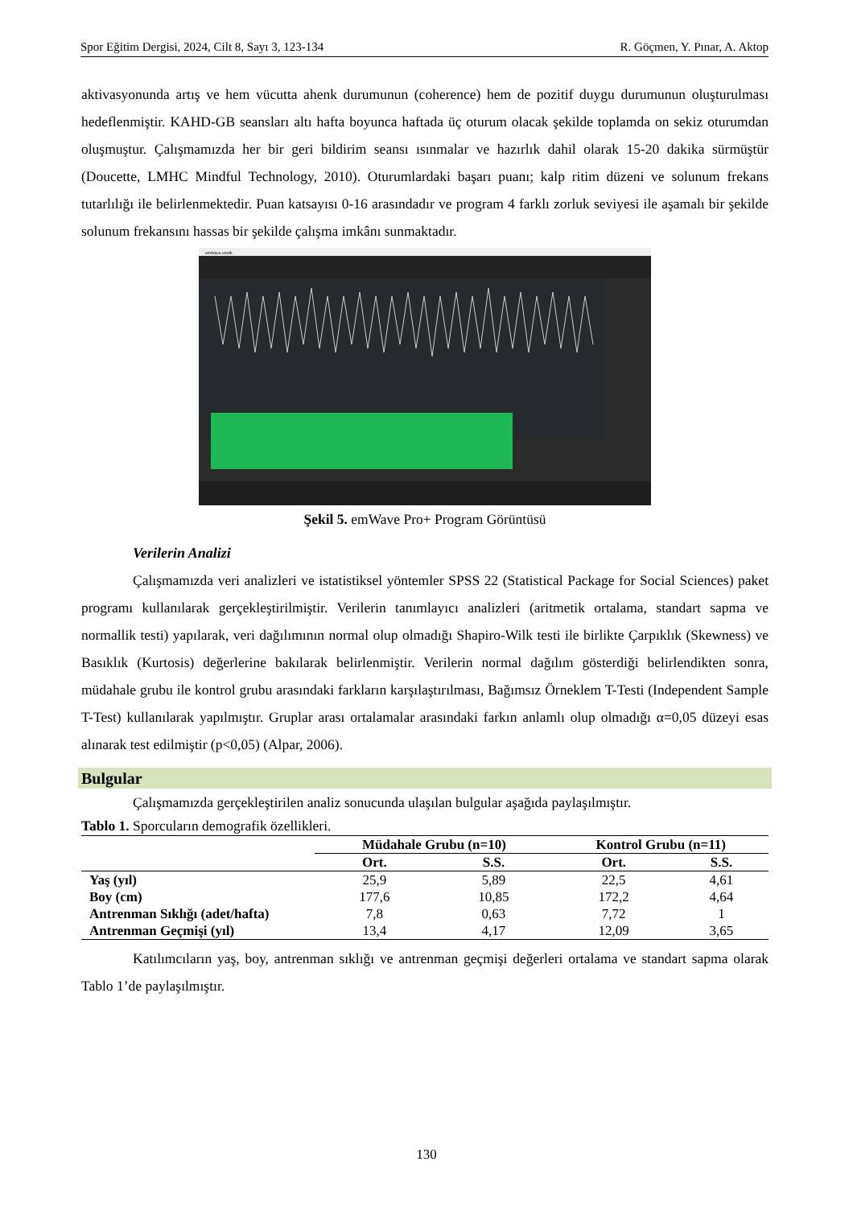Spor Eğitim Dergisi, 2024, Cilt 8, Sayı 3, 123-134 R. Göçmen, Y. Pınar, A. Aktop
aktivasyonunda artış ve hem vücutta ahenk durumunun (coherence) hem de pozitif duygu durumunun oluşturulması hedeflenmiştir. KAHD-GB seansları altı hafta boyunca haftada üç oturum olacak şekilde toplamda on sekiz oturumdan oluşmuştur. Çalışmamızda her bir geri bildirim seansı ısınmalar ve hazırlık dahil olarak 15-20 dakika sürmüştür (Doucette, LMHC Mindful Technology, 2010). Oturumlardaki başarı puanı; kalp ritim düzeni ve solunum frekans tutarlılığı ile belirlenmektedir. Puan katsayısı 0-16 arasındadır ve program 4 farklı zorluk seviyesi ile aşamalı bir şekilde solunum frekansını hassas bir şekilde çalışma imkânı sunmaktadır.
emWave.emdb
Şekil 5. emWave Pro+ Program Görüntüsü
Verilerin Analizi
Çalışmamızda veri analizleri ve istatistiksel yöntemler SPSS 22 (Statistical Package for Social Sciences) paket programı kullanılarak gerçekleştirilmiştir. Verilerin tanımlayıcı analizleri (aritmetik ortalama, standart sapma ve normallik testi) yapılarak, veri dağılımının normal olup olmadığı Shapiro-Wilk testi ile birlikte Çarpıklık (Skewness) ve Basıklık (Kurtosis) değerlerine bakılarak belirlenmiştir. Verilerin normal dağılım gösterdiği belirlendikten sonra, müdahale grubu ile kontrol grubu arasındaki farkların karşılaştırılması, Bağımsız Örneklem T-Testi (Independent Sample T-Test) kullanılarak yapılmıştır. Gruplar arası ortalamalar arasındaki farkın anlamlı olup olmadığı α=0,05 düzeyi esas alınarak test edilmiştir (p<0,05) (Alpar, 2006).
Bulgular
Çalışmamızda gerçekleştirilen analiz sonucunda ulaşılan bulgular aşağıda paylaşılmıştır.
Tablo 1. Sporcuların demografik özellikleri.
| | Müdahale Grubu (n=10) | | Kontrol Grubu (n=11) | |
| --- | --- | --- | --- | --- |
| | Ort. | S.S. | Ort. | S.S. |
| Yaş (yıl) | 25,9 | 5,89 | 22,5 | 4,61 |
| Boy (cm) | 177,6 | 10,85 | 172,2 | 4,64 |
| Antrenman Sıklığı (adet/hafta) | 7,8 | 0,63 | 7,72 | 1 |
| Antrenman Geçmişi (yıl) | 13,4 | 4,17 | 12,09 | 3,65 |
Katılımcıların yaş, boy, antrenman sıklığı ve antrenman geçmişi değerleri ortalama ve standart sapma olarak Tablo 1’de paylaşılmıştır.
130